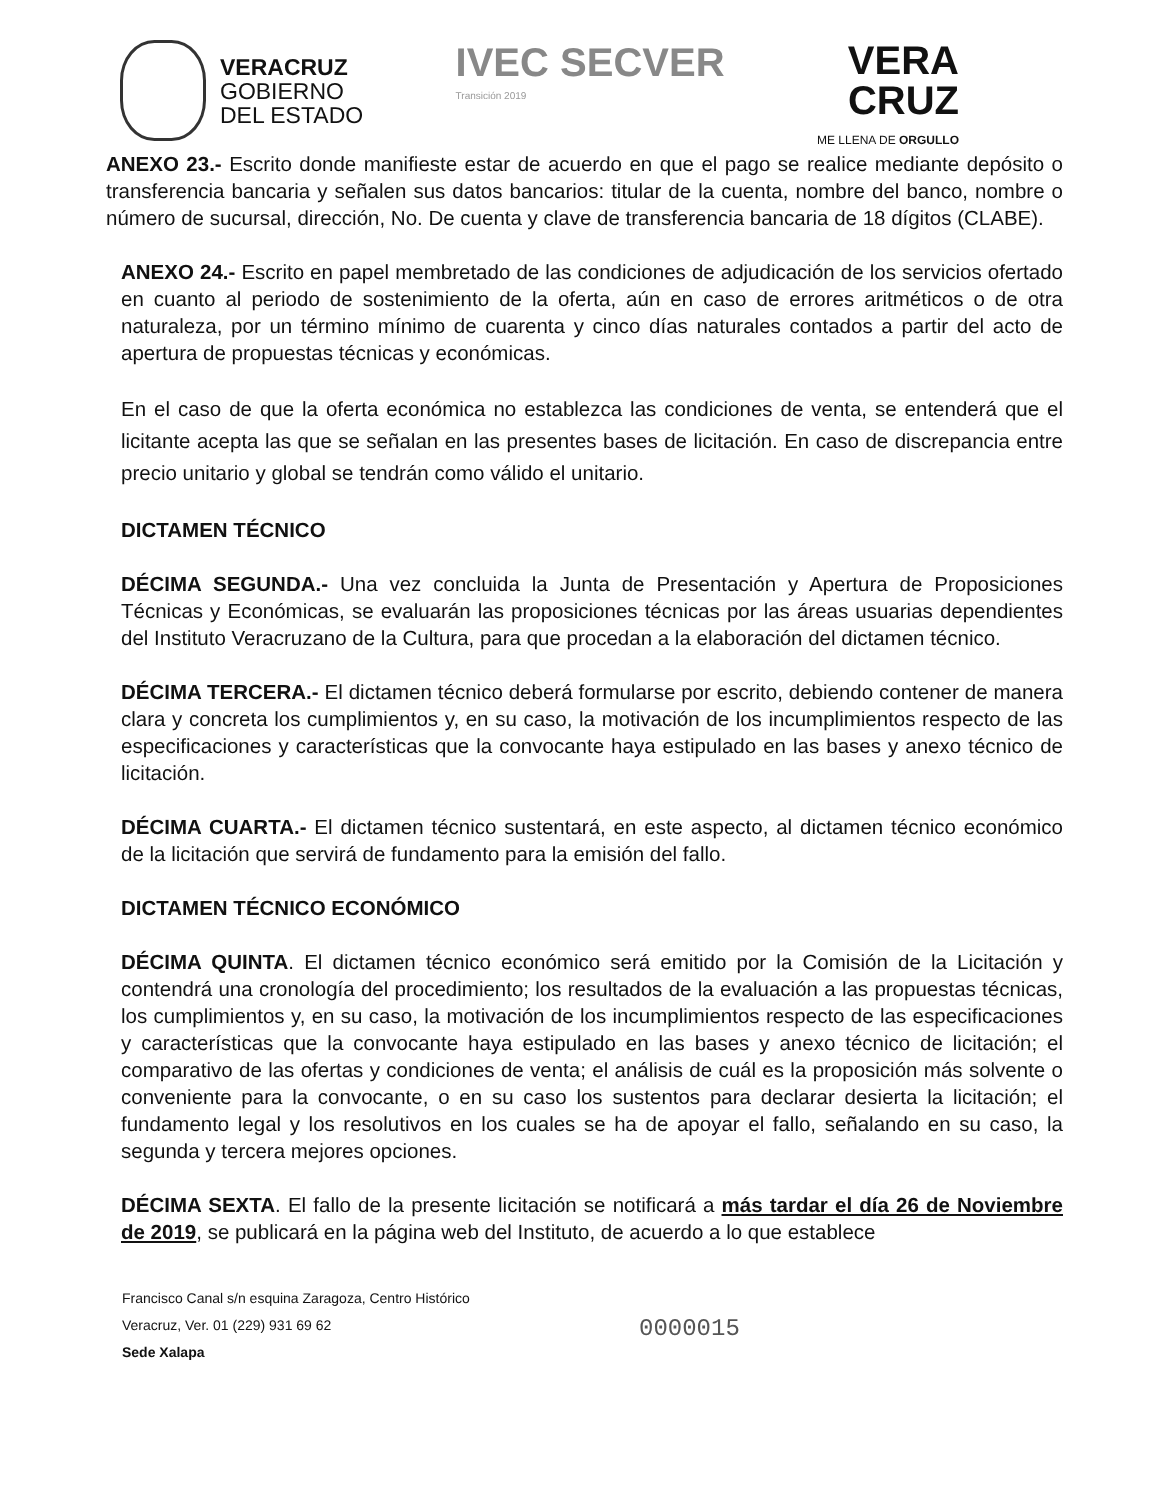VERACRUZ
GOBIERNO
DEL ESTADO
IVEC SECVER
Transición 2019
VERA
CRUZ
ME LLENA DE ORGULLO
ANEXO 23.- Escrito donde manifieste estar de acuerdo en que el pago se realice mediante depósito o transferencia bancaria y señalen sus datos bancarios: titular de la cuenta, nombre del banco, nombre o número de sucursal, dirección, No. De cuenta y clave de transferencia bancaria de 18 dígitos (CLABE).
ANEXO 24.- Escrito en papel membretado de las condiciones de adjudicación de los servicios ofertado en cuanto al periodo de sostenimiento de la oferta, aún en caso de errores aritméticos o de otra naturaleza, por un término mínimo de cuarenta y cinco días naturales contados a partir del acto de apertura de propuestas técnicas y económicas.
En el caso de que la oferta económica no establezca las condiciones de venta, se entenderá que el licitante acepta las que se señalan en las presentes bases de licitación. En caso de discrepancia entre precio unitario y global se tendrán como válido el unitario.
DICTAMEN TÉCNICO
DÉCIMA SEGUNDA.- Una vez concluida la Junta de Presentación y Apertura de Proposiciones Técnicas y Económicas, se evaluarán las proposiciones técnicas por las áreas usuarias dependientes del Instituto Veracruzano de la Cultura, para que procedan a la elaboración del dictamen técnico.
DÉCIMA TERCERA.- El dictamen técnico deberá formularse por escrito, debiendo contener de manera clara y concreta los cumplimientos y, en su caso, la motivación de los incumplimientos respecto de las especificaciones y características que la convocante haya estipulado en las bases y anexo técnico de licitación.
DÉCIMA CUARTA.- El dictamen técnico sustentará, en este aspecto, al dictamen técnico económico de la licitación que servirá de fundamento para la emisión del fallo.
DICTAMEN TÉCNICO ECONÓMICO
DÉCIMA QUINTA. El dictamen técnico económico será emitido por la Comisión de la Licitación y contendrá una cronología del procedimiento; los resultados de la evaluación a las propuestas técnicas, los cumplimientos y, en su caso, la motivación de los incumplimientos respecto de las especificaciones y características que la convocante haya estipulado en las bases y anexo técnico de licitación; el comparativo de las ofertas y condiciones de venta; el análisis de cuál es la proposición más solvente o conveniente para la convocante, o en su caso los sustentos para declarar desierta la licitación; el fundamento legal y los resolutivos en los cuales se ha de apoyar el fallo, señalando en su caso, la segunda y tercera mejores opciones.
DÉCIMA SEXTA. El fallo de la presente licitación se notificará a más tardar el día 26 de Noviembre de 2019, se publicará en la página web del Instituto, de acuerdo a lo que establece
Francisco Canal s/n esquina Zaragoza, Centro Histórico
Veracruz, Ver. 01 (229) 931 69 62
Sede Xalapa
0000015